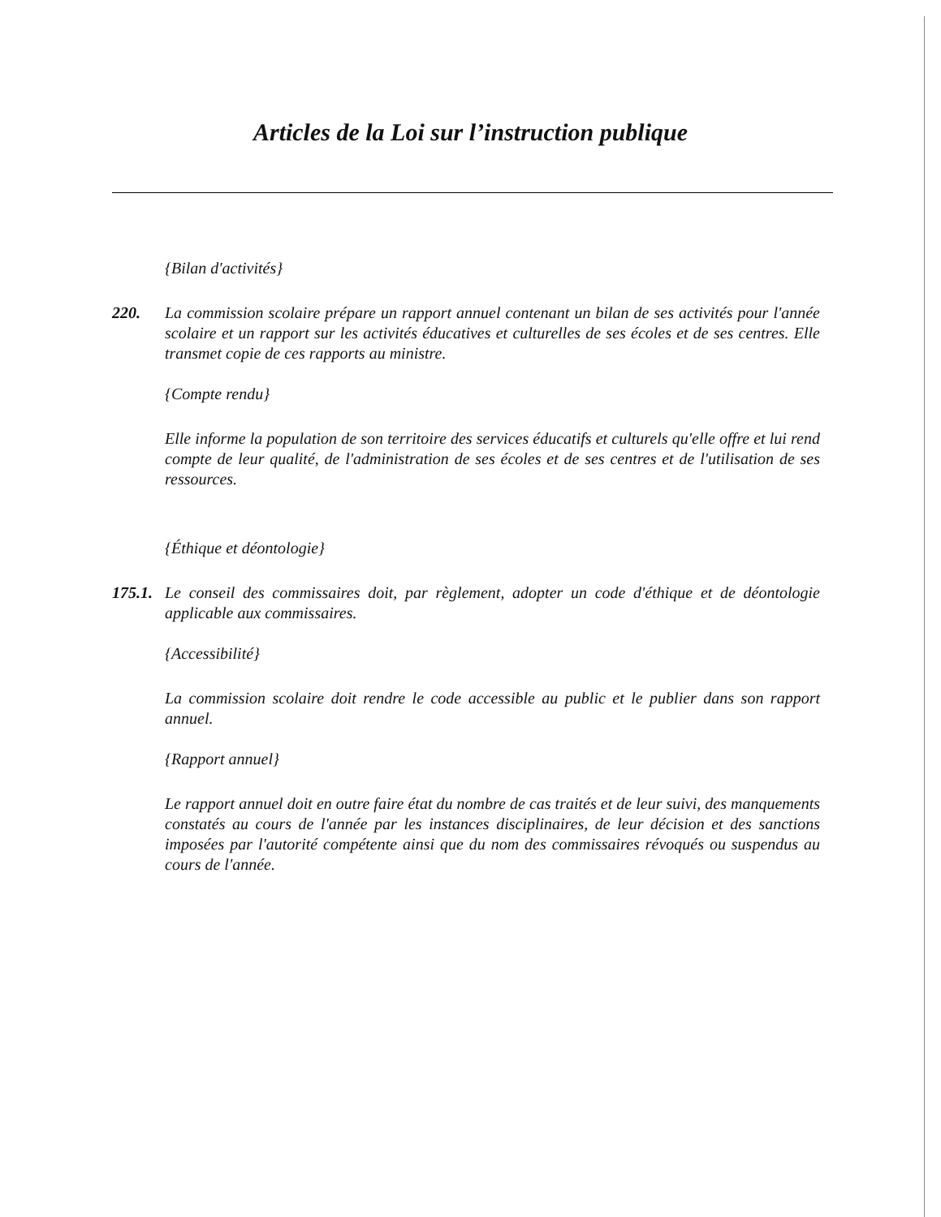Articles de la Loi sur l’instruction publique
{Bilan d'activités}
220. La commission scolaire prépare un rapport annuel contenant un bilan de ses activités pour l'année scolaire et un rapport sur les activités éducatives et culturelles de ses écoles et de ses centres. Elle transmet copie de ces rapports au ministre.
{Compte rendu}
Elle informe la population de son territoire des services éducatifs et culturels qu'elle offre et lui rend compte de leur qualité, de l'administration de ses écoles et de ses centres et de l'utilisation de ses ressources.
{Éthique et déontologie}
175.1. Le conseil des commissaires doit, par règlement, adopter un code d'éthique et de déontologie applicable aux commissaires.
{Accessibilité}
La commission scolaire doit rendre le code accessible au public et le publier dans son rapport annuel.
{Rapport annuel}
Le rapport annuel doit en outre faire état du nombre de cas traités et de leur suivi, des manquements constatés au cours de l'année par les instances disciplinaires, de leur décision et des sanctions imposées par l'autorité compétente ainsi que du nom des commissaires révoqués ou suspendus au cours de l'année.